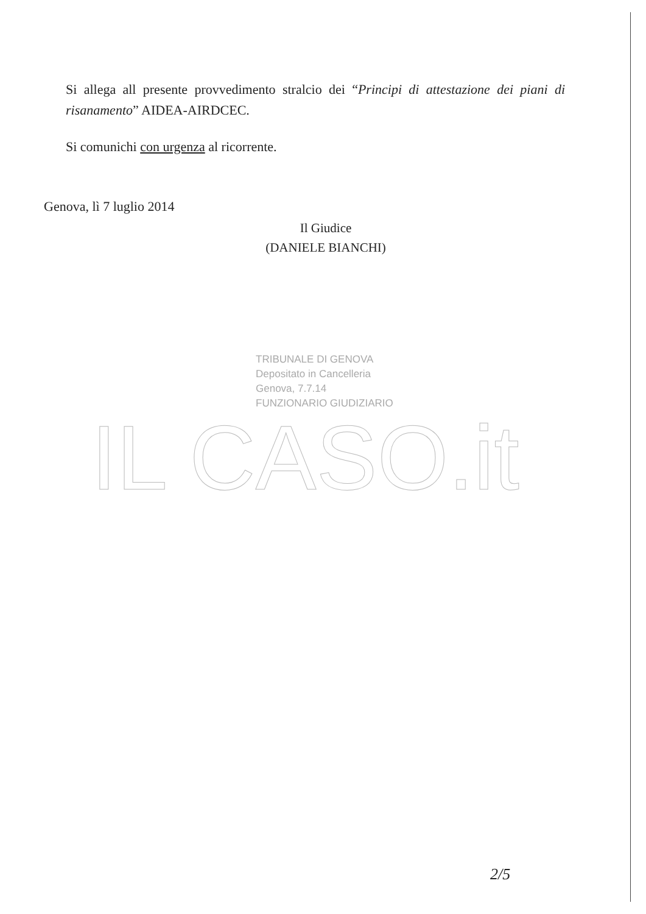Si allega all presente provvedimento stralcio dei “Principi di attestazione dei piani di risanamento” AIDEA-AIRDCEC.
Si comunichi con urgenza al ricorrente.
Genova, lì 7 luglio 2014
Il Giudice
(DANIELE BIANCHI)
TRIBUNALE DI GENOVA
Depositato in Cancelleria
Genova, 7.7.14
FUNZIONARIO GIUDIZIARIO
IL CASO.it
2/5